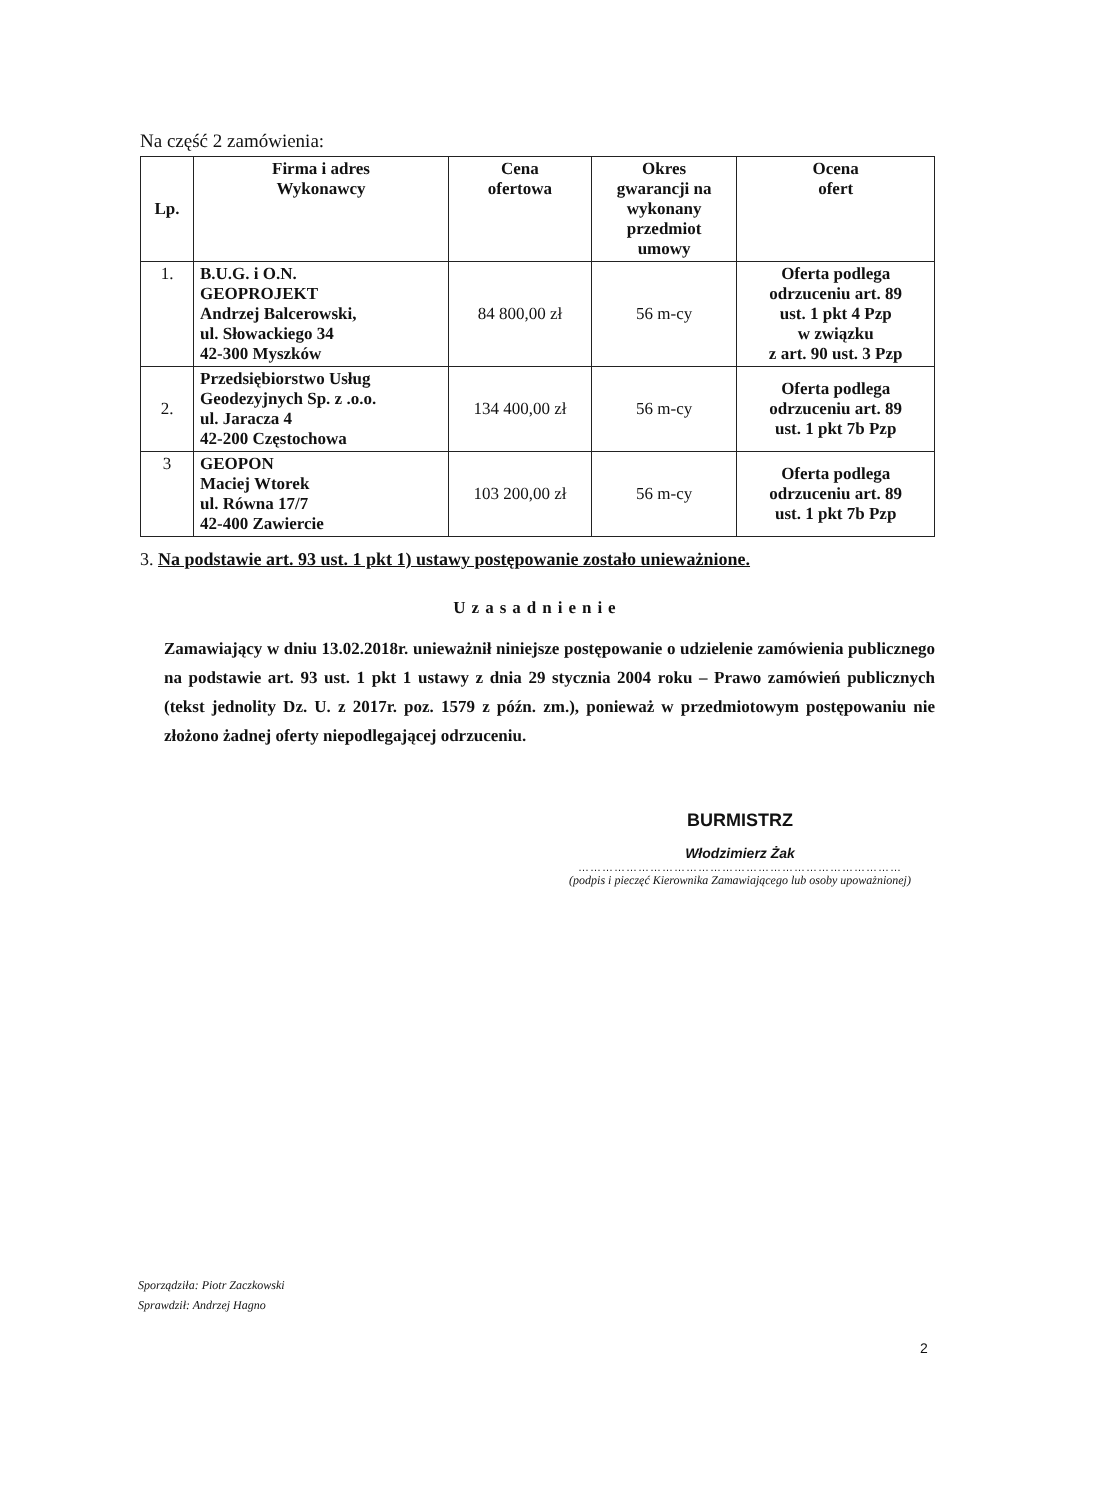Na część 2 zamówienia:
| Lp. | Firma i adres Wykonawcy | Cena ofertowa | Okres gwarancji na wykonany przedmiot umowy | Ocena ofert |
| --- | --- | --- | --- | --- |
| 1. | B.U.G. i O.N. GEOPROJEKT Andrzej Balcerowski, ul. Słowackiego 34 42-300 Myszków | 84 800,00 zł | 56 m-cy | Oferta podlega odrzuceniu art. 89 ust. 1 pkt 4 Pzp w związku z art. 90 ust. 3 Pzp |
| 2. | Przedsiębiorstwo Usług Geodezyjnych Sp. z .o.o. ul. Jaracza 4 42-200 Częstochowa | 134 400,00 zł | 56 m-cy | Oferta podlega odrzuceniu art. 89 ust. 1 pkt 7b Pzp |
| 3 | GEOPON Maciej Wtorek ul. Równa 17/7 42-400 Zawiercie | 103 200,00 zł | 56 m-cy | Oferta podlega odrzuceniu art. 89 ust. 1 pkt 7b Pzp |
3. Na podstawie art. 93 ust. 1 pkt 1) ustawy postępowanie zostało unieważnione.
Uzasadnienie
Zamawiający w dniu 13.02.2018r. unieważnił niniejsze postępowanie o udzielenie zamówienia publicznego na podstawie art. 93 ust. 1 pkt 1 ustawy z dnia 29 stycznia 2004 roku – Prawo zamówień publicznych (tekst jednolity Dz. U. z 2017r. poz. 1579 z późn. zm.), ponieważ w przedmiotowym postępowaniu nie złożono żadnej oferty niepodlegającej odrzuceniu.
BURMISTRZ
Włodzimierz Żak
………………………………………………………………………
(podpis i pieczęć Kierownika Zamawiającego lub osoby upoważnionej)
Sporządziła: Piotr Zaczkowski
Sprawdził: Andrzej Hagno
2